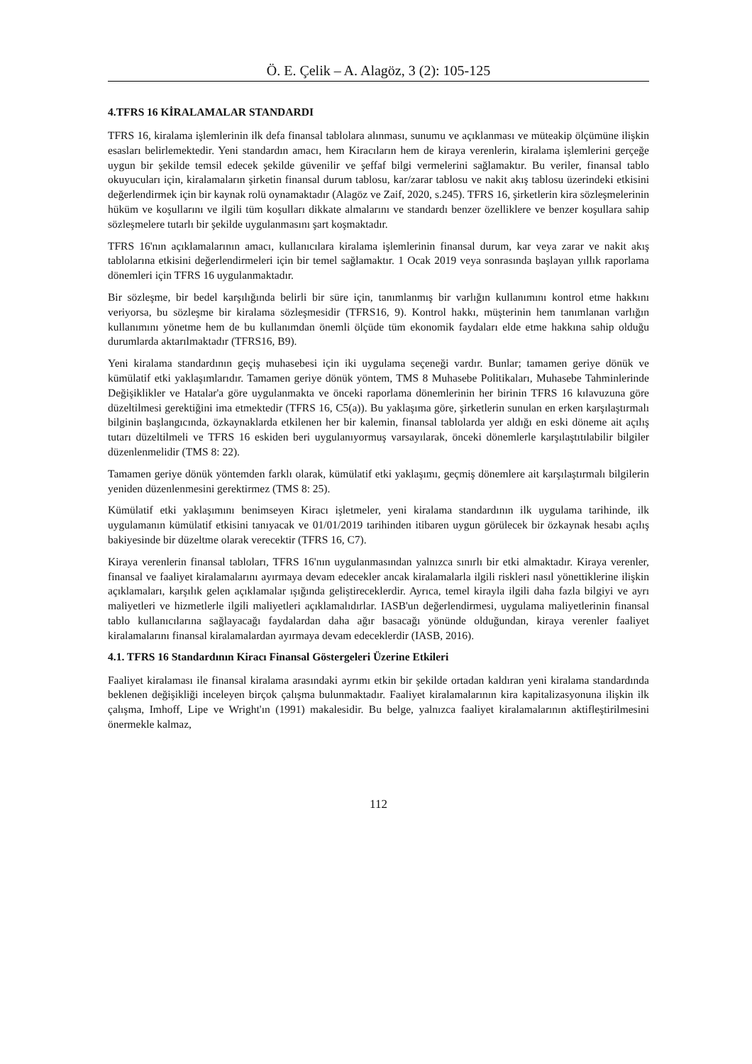Ö. E. Çelik – A. Alagöz, 3 (2): 105-125
4.TFRS 16 KİRALAMALAR STANDARDI
TFRS 16, kiralama işlemlerinin ilk defa finansal tablolara alınması, sunumu ve açıklanması ve müteakip ölçümüne ilişkin esasları belirlemektedir. Yeni standardın amacı, hem Kiracıların hem de kiraya verenlerin, kiralama işlemlerini gerçeğe uygun bir şekilde temsil edecek şekilde güvenilir ve şeffaf bilgi vermelerini sağlamaktır. Bu veriler, finansal tablo okuyucuları için, kiralamaların şirketin finansal durum tablosu, kar/zarar tablosu ve nakit akış tablosu üzerindeki etkisini değerlendirmek için bir kaynak rolü oynamaktadır (Alagöz ve Zaif, 2020, s.245). TFRS 16, şirketlerin kira sözleşmelerinin hüküm ve koşullarını ve ilgili tüm koşulları dikkate almalarını ve standardı benzer özelliklere ve benzer koşullara sahip sözleşmelere tutarlı bir şekilde uygulanmasını şart koşmaktadır.
TFRS 16'nın açıklamalarının amacı, kullanıcılara kiralama işlemlerinin finansal durum, kar veya zarar ve nakit akış tablolarına etkisini değerlendirmeleri için bir temel sağlamaktır. 1 Ocak 2019 veya sonrasında başlayan yıllık raporlama dönemleri için TFRS 16 uygulanmaktadır.
Bir sözleşme, bir bedel karşılığında belirli bir süre için, tanımlanmış bir varlığın kullanımını kontrol etme hakkını veriyorsa, bu sözleşme bir kiralama sözleşmesidir (TFRS16, 9). Kontrol hakkı, müşterinin hem tanımlanan varlığın kullanımını yönetme hem de bu kullanımdan önemli ölçüde tüm ekonomik faydaları elde etme hakkına sahip olduğu durumlarda aktarılmaktadır (TFRS16, B9).
Yeni kiralama standardının geçiş muhasebesi için iki uygulama seçeneği vardır. Bunlar; tamamen geriye dönük ve kümülatif etki yaklaşımlarıdır. Tamamen geriye dönük yöntem, TMS 8 Muhasebe Politikaları, Muhasebe Tahminlerinde Değişiklikler ve Hatalar'a göre uygulanmakta ve önceki raporlama dönemlerinin her birinin TFRS 16 kılavuzuna göre düzeltilmesi gerektiğini ima etmektedir (TFRS 16, C5(a)). Bu yaklaşıma göre, şirketlerin sunulan en erken karşılaştırmalı bilginin başlangıcında, özkaynaklarda etkilenen her bir kalemin, finansal tablolarda yer aldığı en eski döneme ait açılış tutarı düzeltilmeli ve TFRS 16 eskiden beri uygulanıyormuş varsayılarak, önceki dönemlerle karşılaştıtılabilir bilgiler düzenlenmelidir (TMS 8: 22).
Tamamen geriye dönük yöntemden farklı olarak, kümülatif etki yaklaşımı, geçmiş dönemlere ait karşılaştırmalı bilgilerin yeniden düzenlenmesini gerektirmez (TMS 8: 25).
Kümülatif etki yaklaşımını benimseyen Kiracı işletmeler, yeni kiralama standardının ilk uygulama tarihinde, ilk uygulamanın kümülatif etkisini tanıyacak ve 01/01/2019 tarihinden itibaren uygun görülecek bir özkaynak hesabı açılış bakiyesinde bir düzeltme olarak verecektir (TFRS 16, C7).
Kiraya verenlerin finansal tabloları, TFRS 16'nın uygulanmasından yalnızca sınırlı bir etki almaktadır. Kiraya verenler, finansal ve faaliyet kiralamalarını ayırmaya devam edecekler ancak kiralamalarla ilgili riskleri nasıl yönettiklerine ilişkin açıklamaları, karşılık gelen açıklamalar ışığında geliştireceklerdir. Ayrıca, temel kirayla ilgili daha fazla bilgiyi ve ayrı maliyetleri ve hizmetlerle ilgili maliyetleri açıklamalıdırlar. IASB'un değerlendirmesi, uygulama maliyetlerinin finansal tablo kullanıcılarına sağlayacağı faydalardan daha ağır basacağı yönünde olduğundan, kiraya verenler faaliyet kiralamalarını finansal kiralamalardan ayırmaya devam edeceklerdir (IASB, 2016).
4.1. TFRS 16 Standardının Kiracı Finansal Göstergeleri Üzerine Etkileri
Faaliyet kiralaması ile finansal kiralama arasındaki ayrımı etkin bir şekilde ortadan kaldıran yeni kiralama standardında beklenen değişikliği inceleyen birçok çalışma bulunmaktadır. Faaliyet kiralamalarının kira kapitalizasyonuna ilişkin ilk çalışma, Imhoff, Lipe ve Wright'ın (1991) makalesidir. Bu belge, yalnızca faaliyet kiralamalarının aktifleştirilmesini önermekle kalmaz,
112